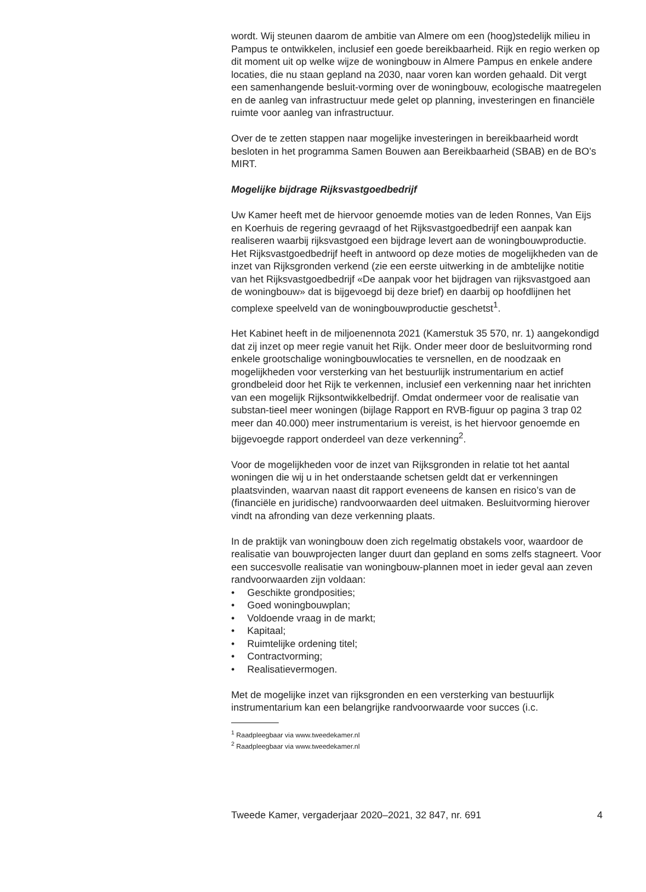wordt. Wij steunen daarom de ambitie van Almere om een (hoog)stedelijk milieu in Pampus te ontwikkelen, inclusief een goede bereikbaarheid. Rijk en regio werken op dit moment uit op welke wijze de woningbouw in Almere Pampus en enkele andere locaties, die nu staan gepland na 2030, naar voren kan worden gehaald. Dit vergt een samenhangende besluit-vorming over de woningbouw, ecologische maatregelen en de aanleg van infrastructuur mede gelet op planning, investeringen en financiële ruimte voor aanleg van infrastructuur.
Over de te zetten stappen naar mogelijke investeringen in bereikbaarheid wordt besloten in het programma Samen Bouwen aan Bereikbaarheid (SBAB) en de BO’s MIRT.
Mogelijke bijdrage Rijksvastgoedbedrijf
Uw Kamer heeft met de hiervoor genoemde moties van de leden Ronnes, Van Eijs en Koerhuis de regering gevraagd of het Rijksvastgoedbedrijf een aanpak kan realiseren waarbij rijksvastgoed een bijdrage levert aan de woningbouwproductie. Het Rijksvastgoedbedrijf heeft in antwoord op deze moties de mogelijkheden van de inzet van Rijksgronden verkend (zie een eerste uitwerking in de ambtelijke notitie van het Rijksvastgoedbedrijf «De aanpak voor het bijdragen van rijksvastgoed aan de woningbouw» dat is bijgevoegd bij deze brief) en daarbij op hoofdlijnen het complexe speelveld van de woningbouwproductie geschetst<sup>1</sup>.
Het Kabinet heeft in de miljoenennota 2021 (Kamerstuk 35 570, nr. 1) aangekondigd dat zij inzet op meer regie vanuit het Rijk. Onder meer door de besluitvorming rond enkele grootschalige woningbouwlocaties te versnellen, en de noodzaak en mogelijkheden voor versterking van het bestuurlijk instrumentarium en actief grondbeleid door het Rijk te verkennen, inclusief een verkenning naar het inrichten van een mogelijk Rijksontwikkelbedrijf. Omdat ondermeer voor de realisatie van substan-tieel meer woningen (bijlage Rapport en RVB-figuur op pagina 3 trap 02 meer dan 40.000) meer instrumentarium is vereist, is het hiervoor genoemde en bijgevoegde rapport onderdeel van deze verkenning<sup>2</sup>.
Voor de mogelijkheden voor de inzet van Rijksgronden in relatie tot het aantal woningen die wij u in het onderstaande schetsen geldt dat er verkenningen plaatsvinden, waarvan naast dit rapport eveneens de kansen en risico’s van de (financiële en juridische) randvoorwaarden deel uitmaken. Besluitvorming hierover vindt na afronding van deze verkenning plaats.
In de praktijk van woningbouw doen zich regelmatig obstakels voor, waardoor de realisatie van bouwprojecten langer duurt dan gepland en soms zelfs stagneert. Voor een succesvolle realisatie van woningbouw-plannen moet in ieder geval aan zeven randvoorwaarden zijn voldaan:
• Geschikte grondposities;
• Goed woningbouwplan;
• Voldoende vraag in de markt;
• Kapitaal;
• Ruimtelijke ordening titel;
• Contractvorming;
• Realisatievermogen.
Met de mogelijke inzet van rijksgronden en een versterking van bestuurlijk instrumentarium kan een belangrijke randvoorwaarde voor succes (i.c.
<sup>1</sup> Raadpleegbaar via www.tweedekamer.nl
<sup>2</sup> Raadpleegbaar via www.tweedekamer.nl
Tweede Kamer, vergaderjaar 2020–2021, 32 847, nr. 691 4